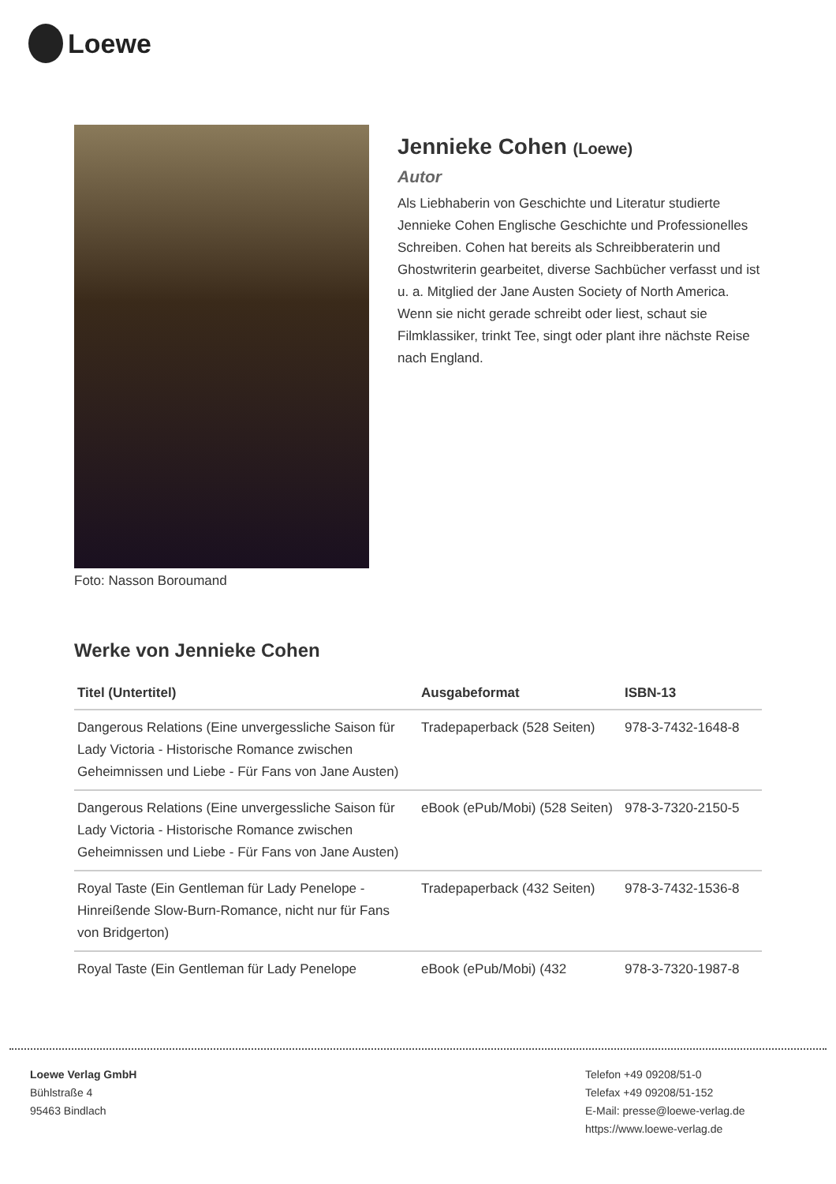Loewe
Foto: Nasson Boroumand
Jennieke Cohen (Loewe)
Autor
Als Liebhaberin von Geschichte und Literatur studierte Jennieke Cohen Englische Geschichte und Professionelles Schreiben. Cohen hat bereits als Schreibberaterin und Ghostwriterin gearbeitet, diverse Sachbücher verfasst und ist u. a. Mitglied der Jane Austen Society of North America. Wenn sie nicht gerade schreibt oder liest, schaut sie Filmklassiker, trinkt Tee, singt oder plant ihre nächste Reise nach England.
Werke von Jennieke Cohen
| Titel (Untertitel) | Ausgabeformat | ISBN-13 |
| --- | --- | --- |
| Dangerous Relations (Eine unvergessliche Saison für Lady Victoria - Historische Romance zwischen Geheimnissen und Liebe - Für Fans von Jane Austen) | Tradepaperback (528 Seiten) | 978-3-7432-1648-8 |
| Dangerous Relations (Eine unvergessliche Saison für Lady Victoria - Historische Romance zwischen Geheimnissen und Liebe - Für Fans von Jane Austen) | eBook (ePub/Mobi) (528 Seiten) | 978-3-7320-2150-5 |
| Royal Taste (Ein Gentleman für Lady Penelope - Hinreißende Slow-Burn-Romance, nicht nur für Fans von Bridgerton) | Tradepaperback (432 Seiten) | 978-3-7432-1536-8 |
| Royal Taste (Ein Gentleman für Lady Penelope | eBook (ePub/Mobi) (432 | 978-3-7320-1987-8 |
Loewe Verlag GmbH
Bühlstraße 4
95463 Bindlach
Telefon +49 09208/51-0
Telefax +49 09208/51-152
E-Mail: presse@loewe-verlag.de
https://www.loewe-verlag.de